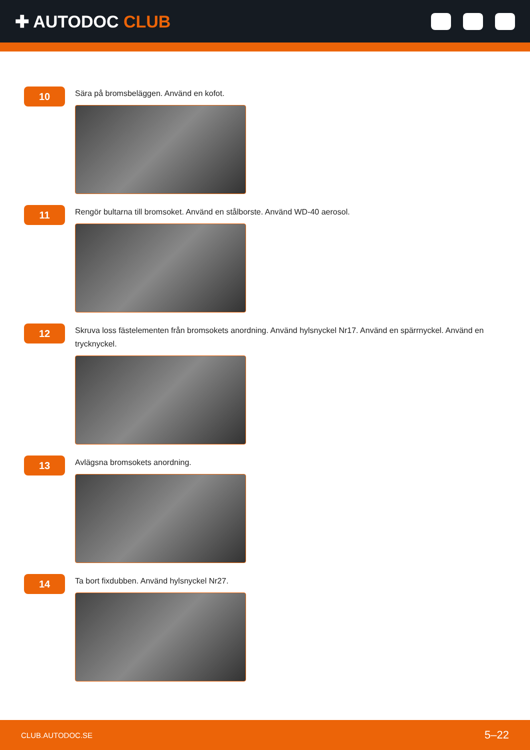✚ AUTODOC CLUB
10
Sära på bromsbeläggen. Använd en kofot.
11
Rengör bultarna till bromsoket. Använd en stålborste. Använd WD-40 aerosol.
12
Skruva loss fästelementen från bromsokets anordning. Använd hylsnyckel Nr17. Använd en spärrnyckel. Använd en trycknyckel.
13
Avlägsna bromsokets anordning.
14
Ta bort fixdubben. Använd hylsnyckel Nr27.
CLUB.AUTODOC.SE 5–22